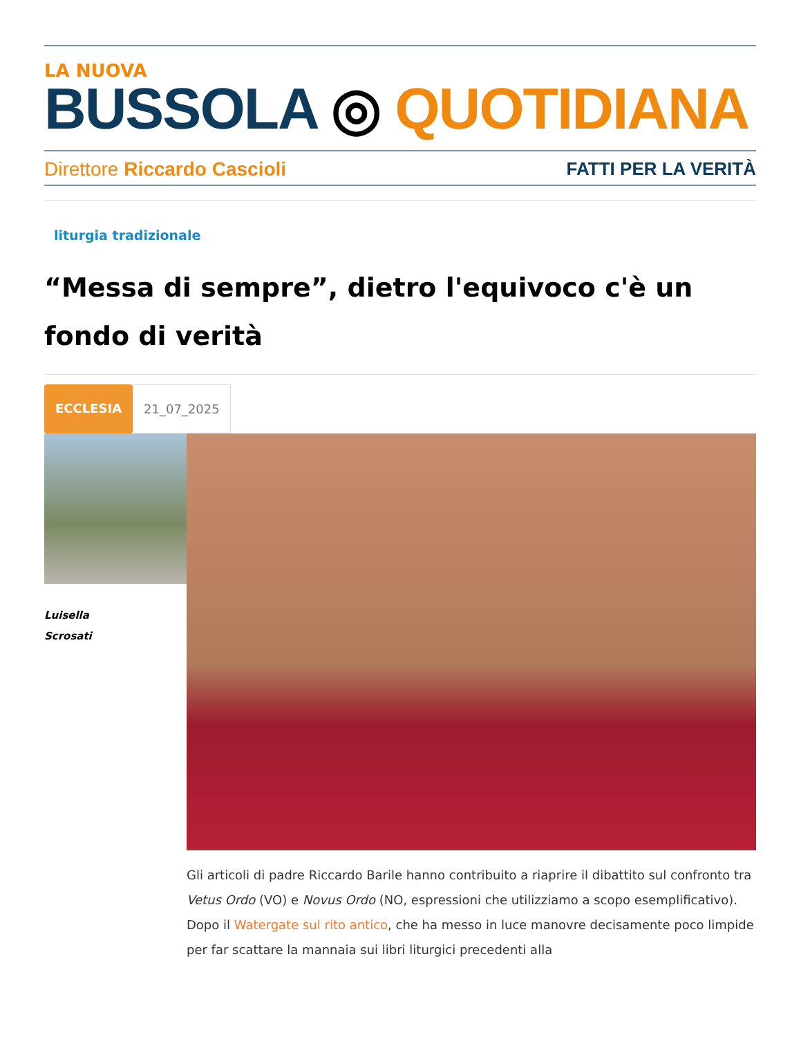LA NUOVA
BUSSOLA ◎ QUOTIDIANA
Direttore Riccardo Cascioli FATTI PER LA VERITÀ
liturgia tradizionale
“Messa di sempre”, dietro l'equivoco c'è un fondo di verità
ECCLESIA 21_07_2025
Luisella
Scrosati
Gli articoli di padre Riccardo Barile hanno contribuito a riaprire il dibattito sul confronto tra Vetus Ordo (VO) e Novus Ordo (NO, espressioni che utilizziamo a scopo esemplificativo). Dopo il Watergate sul rito antico, che ha messo in luce manovre decisamente poco limpide per far scattare la mannaia sui libri liturgici precedenti alla